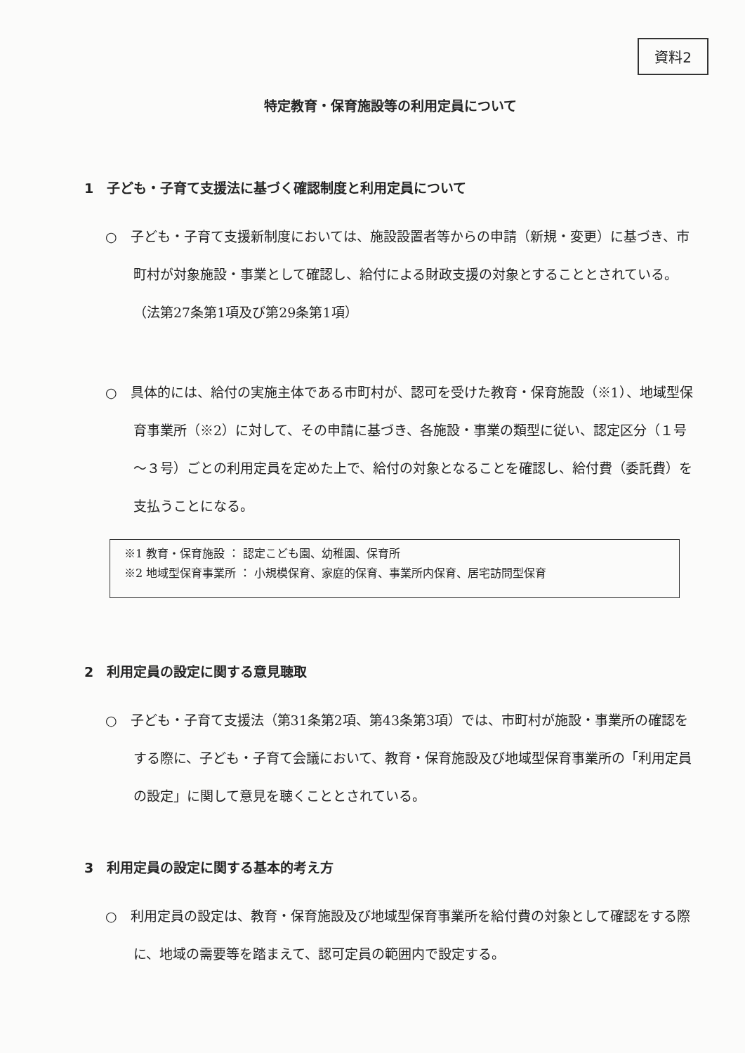資料2
特定教育・保育施設等の利用定員について
1　子ども・子育て支援法に基づく確認制度と利用定員について
○　子ども・子育て支援新制度においては、施設設置者等からの申請（新規・変更）に基づき、市町村が対象施設・事業として確認し、給付による財政支援の対象とすることとされている。（法第27条第1項及び第29条第1項）
○　具体的には、給付の実施主体である市町村が、認可を受けた教育・保育施設（※1）、地域型保育事業所（※2）に対して、その申請に基づき、各施設・事業の類型に従い、認定区分（１号～３号）ごとの利用定員を定めた上で、給付の対象となることを確認し、給付費（委託費）を支払うことになる。
※1 教育・保育施設 ： 認定こども園、幼稚園、保育所
※2 地域型保育事業所 ： 小規模保育、家庭的保育、事業所内保育、居宅訪問型保育
2　利用定員の設定に関する意見聴取
○　子ども・子育て支援法（第31条第2項、第43条第3項）では、市町村が施設・事業所の確認をする際に、子ども・子育て会議において、教育・保育施設及び地域型保育事業所の「利用定員の設定」に関して意見を聴くこととされている。
3　利用定員の設定に関する基本的考え方
○　利用定員の設定は、教育・保育施設及び地域型保育事業所を給付費の対象として確認をする際に、地域の需要等を踏まえて、認可定員の範囲内で設定する。